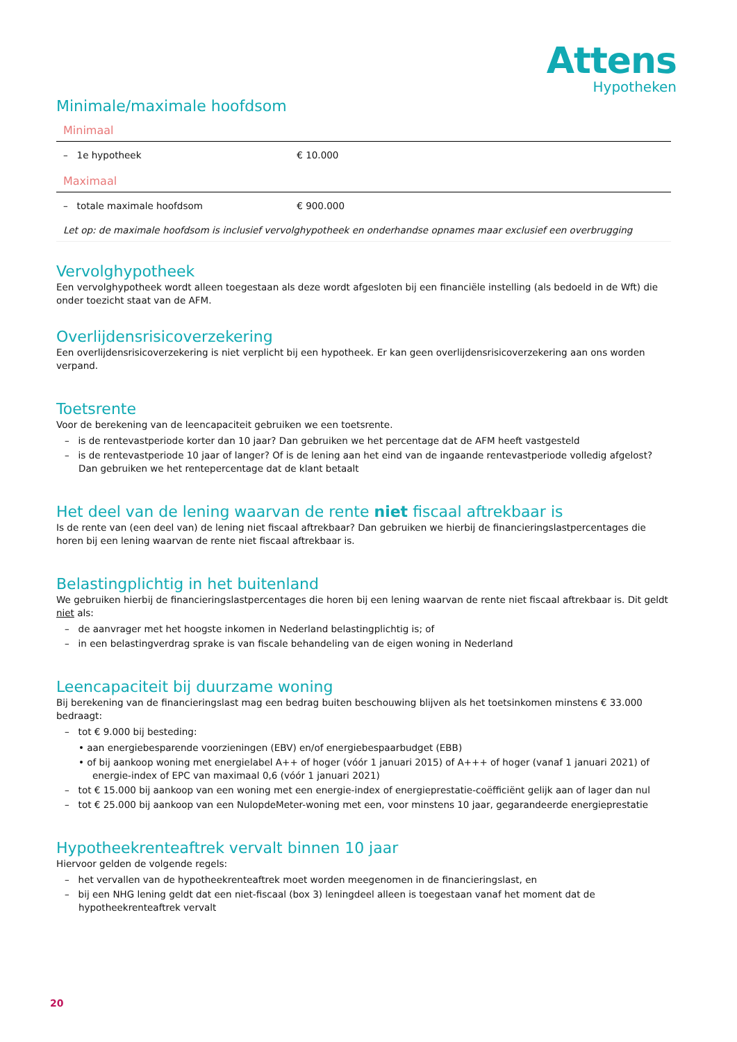Attens
Hypotheken
Minimale/maximale hoofdsom
Minimaal
| – 1e hypotheek | € 10.000 |
Maximaal
| – totale maximale hoofdsom | € 900.000 |
| Let op: de maximale hoofdsom is inclusief vervolghypotheek en onderhandse opnames maar exclusief een overbrugging | |
Vervolghypotheek
Een vervolghypotheek wordt alleen toegestaan als deze wordt afgesloten bij een financiële instelling (als bedoeld in de Wft) die onder toezicht staat van de AFM.
Overlijdensrisicoverzekering
Een overlijdensrisicoverzekering is niet verplicht bij een hypotheek. Er kan geen overlijdensrisicoverzekering aan ons worden verpand.
Toetsrente
Voor de berekening van de leencapaciteit gebruiken we een toetsrente.
– is de rentevastperiode korter dan 10 jaar? Dan gebruiken we het percentage dat de AFM heeft vastgesteld
– is de rentevastperiode 10 jaar of langer? Of is de lening aan het eind van de ingaande rentevastperiode volledig afgelost? Dan gebruiken we het rentepercentage dat de klant betaalt
Het deel van de lening waarvan de rente niet fiscaal aftrekbaar is
Is de rente van (een deel van) de lening niet fiscaal aftrekbaar? Dan gebruiken we hierbij de financieringslastpercentages die horen bij een lening waarvan de rente niet fiscaal aftrekbaar is.
Belastingplichtig in het buitenland
We gebruiken hierbij de financieringslastpercentages die horen bij een lening waarvan de rente niet fiscaal aftrekbaar is. Dit geldt niet als:
– de aanvrager met het hoogste inkomen in Nederland belastingplichtig is; of
– in een belastingverdrag sprake is van fiscale behandeling van de eigen woning in Nederland
Leencapaciteit bij duurzame woning
Bij berekening van de financieringslast mag een bedrag buiten beschouwing blijven als het toetsinkomen minstens € 33.000 bedraagt:
– tot € 9.000 bij besteding:
• aan energiebesparende voorzieningen (EBV) en/of energiebespaarbudget (EBB)
• of bij aankoop woning met energielabel A++ of hoger (vóór 1 januari 2015) of A+++ of hoger (vanaf 1 januari 2021) of energie-index of EPC van maximaal 0,6 (vóór 1 januari 2021)
– tot € 15.000 bij aankoop van een woning met een energie-index of energieprestatie-coëfficiënt gelijk aan of lager dan nul
– tot € 25.000 bij aankoop van een NulopdeMeter-woning met een, voor minstens 10 jaar, gegarandeerde energieprestatie
Hypotheekrenteaftrek vervalt binnen 10 jaar
Hiervoor gelden de volgende regels:
– het vervallen van de hypotheekrenteaftrek moet worden meegenomen in de financieringslast, en
– bij een NHG lening geldt dat een niet-fiscaal (box 3) leningdeel alleen is toegestaan vanaf het moment dat de hypotheekrenteaftrek vervalt
20